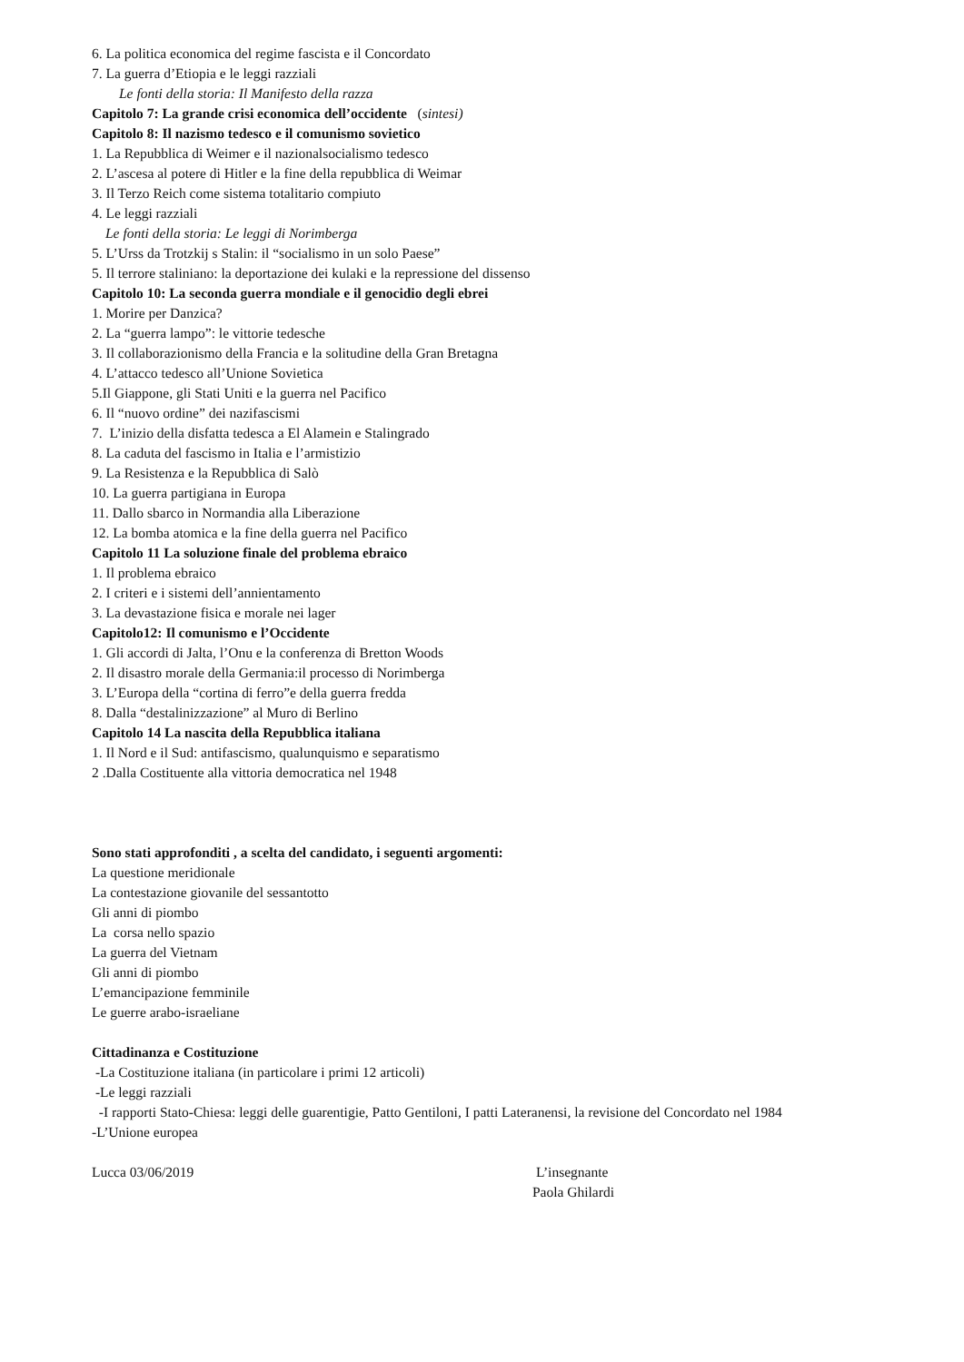6. La politica economica del regime fascista e il Concordato
7. La guerra d’Etiopia e le leggi razziali
Le fonti della storia: Il Manifesto della razza
Capitolo 7: La grande crisi economica dell’occidente (sintesi)
Capitolo 8: Il nazismo tedesco e il comunismo sovietico
1. La Repubblica di Weimer e il nazionalsocialismo tedesco
2. L’ascesa al potere di Hitler e la fine della repubblica di Weimar
3. Il Terzo Reich come sistema totalitario compiuto
4. Le leggi razziali
Le fonti della storia: Le leggi di Norimberga
5. L’Urss da Trotzkij s Stalin: il “socialismo in un solo Paese”
5. Il terrore staliniano: la deportazione dei kulaki e la repressione del dissenso
Capitolo 10: La seconda guerra mondiale e il genocidio degli ebrei
1. Morire per Danzica?
2. La “guerra lampo”: le vittorie tedesche
3. Il collaborazionismo della Francia e la solitudine della Gran Bretagna
4. L’attacco tedesco all’Unione Sovietica
5.Il Giappone, gli Stati Uniti e la guerra nel Pacifico
6. Il “nuovo ordine” dei nazifascismi
7. L’inizio della disfatta tedesca a El Alamein e Stalingrado
8. La caduta del fascismo in Italia e l’armistizio
9. La Resistenza e la Repubblica di Salò
10. La guerra partigiana in Europa
11. Dallo sbarco in Normandia alla Liberazione
12. La bomba atomica e la fine della guerra nel Pacifico
Capitolo 11 La soluzione finale del problema ebraico
1. Il problema ebraico
2. I criteri e i sistemi dell’annientamento
3. La devastazione fisica e morale nei lager
Capitolo12: Il comunismo e l’Occidente
1. Gli accordi di Jalta, l’Onu e la conferenza di Bretton Woods
2. Il disastro morale della Germania:il processo di Norimberga
3. L’Europa della “cortina di ferro”e della guerra fredda
8. Dalla “destalinizzazione” al Muro di Berlino
Capitolo 14 La nascita della Repubblica italiana
1. Il Nord e il Sud: antifascismo, qualunquismo e separatismo
2 .Dalla Costituente alla vittoria democratica nel 1948
Sono stati approfonditi , a scelta del candidato, i seguenti argomenti:
La questione meridionale
La contestazione giovanile del sessantotto
Gli anni di piombo
La corsa nello spazio
La guerra del Vietnam
Gli anni di piombo
L’emancipazione femminile
Le guerre arabo-israeliane
Cittadinanza e Costituzione
-La Costituzione italiana (in particolare i primi 12 articoli)
-Le leggi razziali
-I rapporti Stato-Chiesa: leggi delle guarentigie, Patto Gentiloni, I patti Lateranensi, la revisione del Concordato nel 1984
-L’Unione europea
Lucca 03/06/2019 L’insegnante
Paola Ghilardi